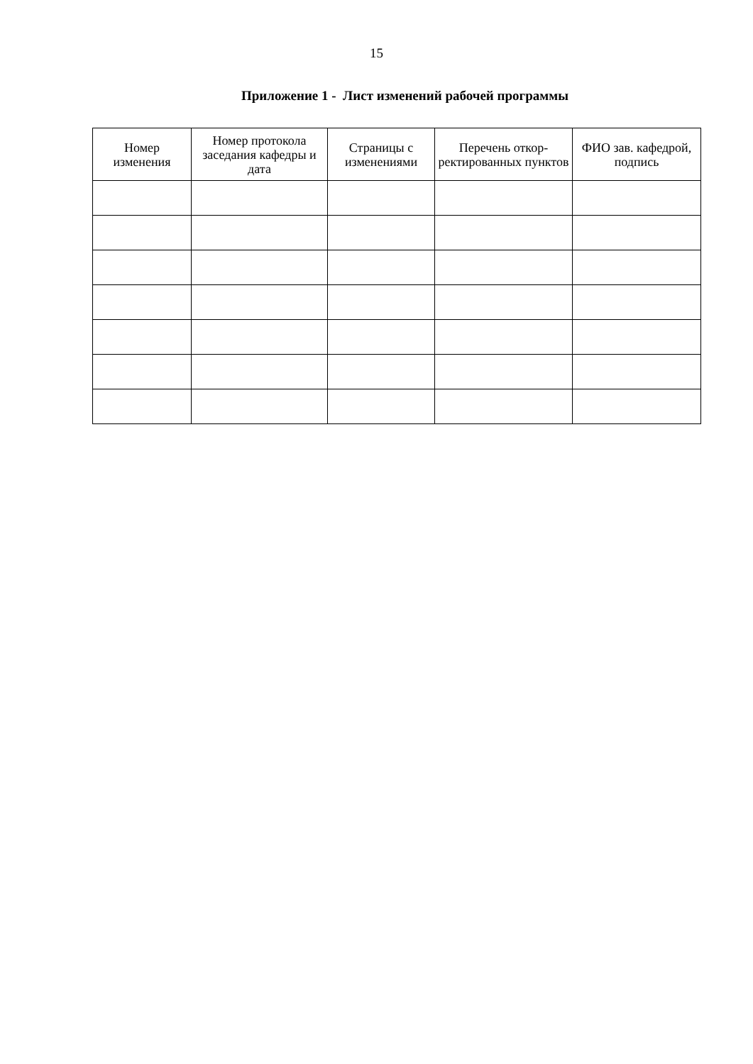15
Приложение 1 - Лист изменений рабочей программы
| Номер изменения | Номер протокола заседания кафедры и дата | Страницы с изменениями | Перечень откор­ректированных пунктов | ФИО зав. кафед­рой, подпись |
| --- | --- | --- | --- | --- |